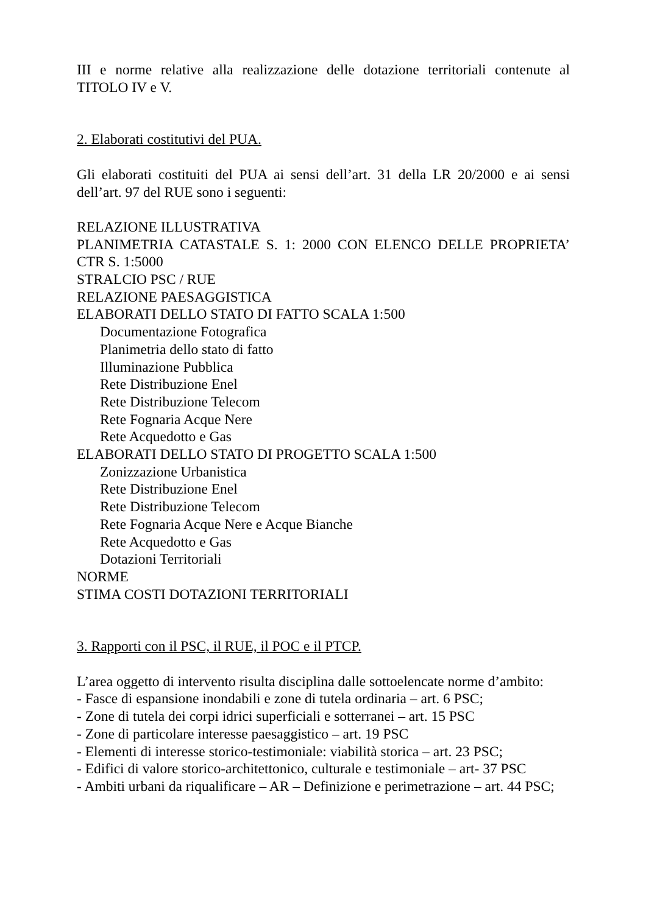III e norme relative alla realizzazione delle dotazione territoriali contenute al TITOLO IV e V.
2. Elaborati costitutivi del PUA.
Gli elaborati costituiti del PUA ai sensi dell’art. 31 della LR 20/2000 e ai sensi dell’art. 97 del RUE sono i seguenti:
RELAZIONE ILLUSTRATIVA
PLANIMETRIA CATASTALE S. 1: 2000 CON ELENCO DELLE PROPRIETA’ CTR S. 1:5000
STRALCIO PSC / RUE
RELAZIONE PAESAGGISTICA
ELABORATI DELLO STATO DI FATTO SCALA 1:500
Documentazione Fotografica
Planimetria dello stato di fatto
Illuminazione Pubblica
Rete Distribuzione Enel
Rete Distribuzione Telecom
Rete Fognaria Acque Nere
Rete Acquedotto e Gas
ELABORATI DELLO STATO DI PROGETTO SCALA 1:500
Zonizzazione Urbanistica
Rete Distribuzione Enel
Rete Distribuzione Telecom
Rete Fognaria Acque Nere e Acque Bianche
Rete Acquedotto e Gas
Dotazioni Territoriali
NORME
STIMA COSTI DOTAZIONI TERRITORIALI
3. Rapporti con il PSC, il RUE, il POC e il PTCP.
L’area oggetto di intervento risulta disciplina dalle sottoelencate norme d’ambito:
- Fasce di espansione inondabili e zone di tutela ordinaria – art. 6 PSC;
- Zone di tutela dei corpi idrici superficiali e sotterranei – art. 15 PSC
- Zone di particolare interesse paesaggistico – art. 19 PSC
- Elementi di interesse storico-testimoniale: viabilità storica – art. 23 PSC;
- Edifici di valore storico-architettonico, culturale e testimoniale – art- 37 PSC
- Ambiti urbani da riqualificare – AR – Definizione e perimetrazione – art. 44 PSC;